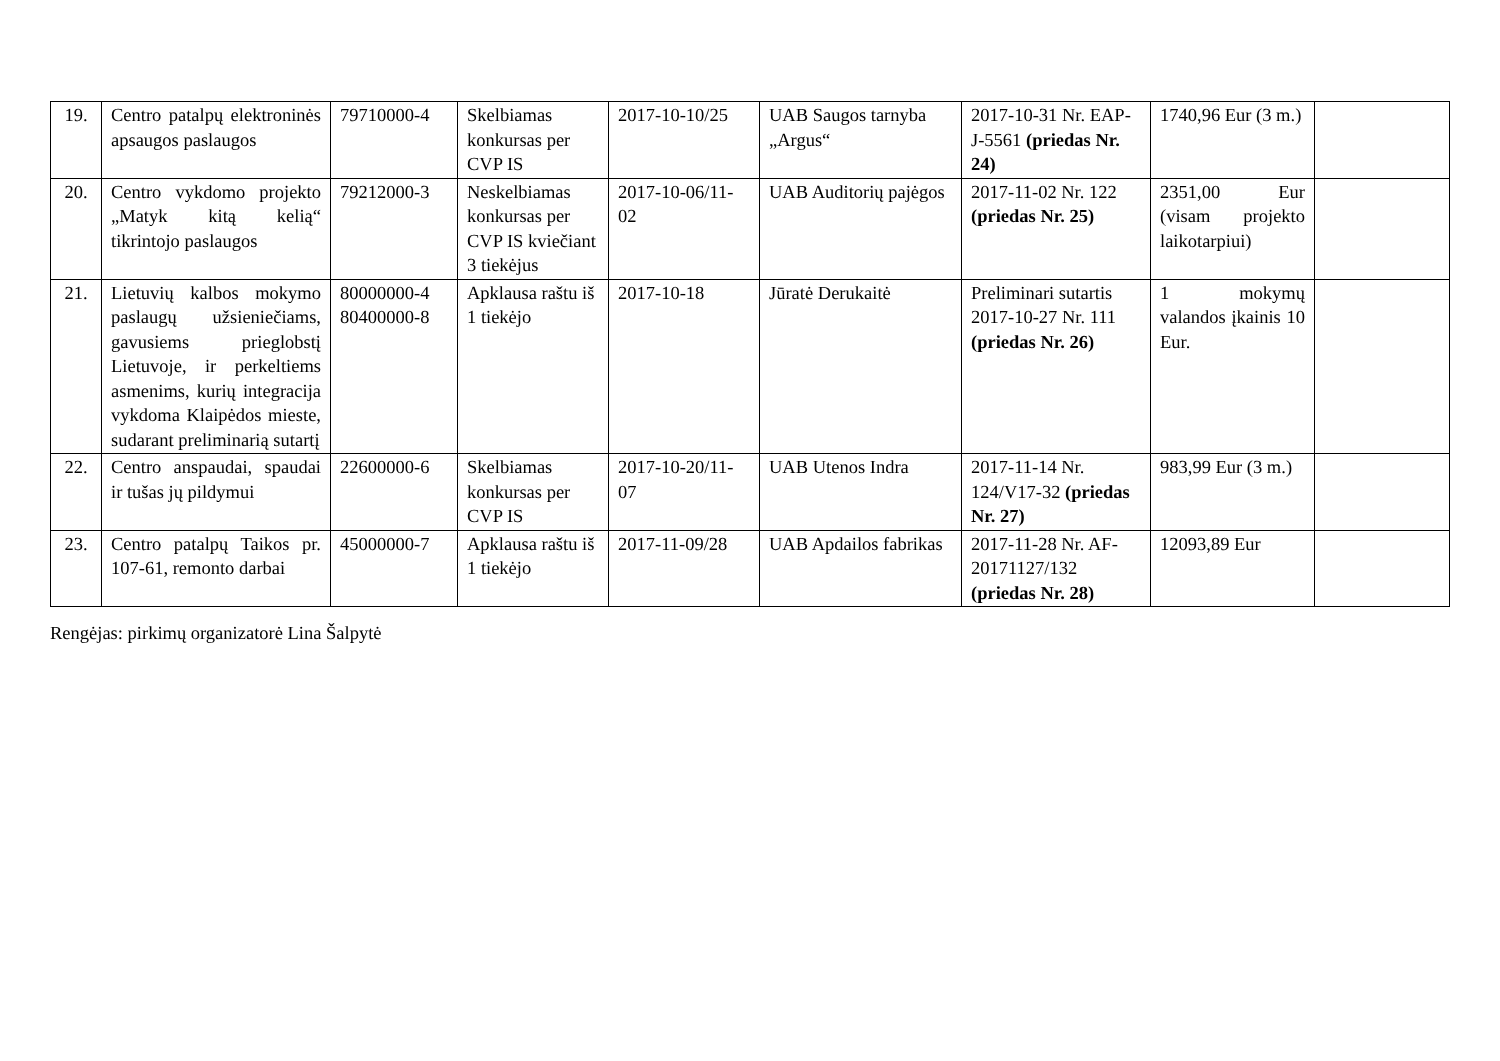| 19. | Centro patalpų elektroninės apsaugos paslaugos | 79710000-4 | Skelbiamas konkursas per CVP IS | 2017-10-10/25 | UAB Saugos tarnyba „Argus“ | 2017-10-31 Nr. EAP-J-5561 (priedas Nr. 24) | 1740,96 Eur (3 m.) | |
| 20. | Centro vykdomo projekto „Matyk kitą kelią“ tikrintojo paslaugos | 79212000-3 | Neskelbiamas konkursas per CVP IS kviečiant 3 tiekėjus | 2017-10-06/11-02 | UAB Auditorių pajėgos | 2017-11-02 Nr. 122 (priedas Nr. 25) | 2351,00 Eur (visam projekto laikotarpiui) | |
| 21. | Lietuvių kalbos mokymo paslaugų užsieniečiams, gavusiems prieglobstį Lietuvoje, ir perkeltiems asmenims, kurių integracija vykdoma Klaipėdos mieste, sudarant preliminarią sutartį | 80000000-4 80400000-8 | Apklausa raštu iš 1 tiekėjo | 2017-10-18 | Jūratė Derukaitė | Preliminari sutartis 2017-10-27 Nr. 111 (priedas Nr. 26) | 1 mokymų valandos įkainis 10 Eur. | |
| 22. | Centro anspaudai, spaudai ir tušas jų pildymui | 22600000-6 | Skelbiamas konkursas per CVP IS | 2017-10-20/11-07 | UAB Utenos Indra | 2017-11-14 Nr. 124/V17-32 (priedas Nr. 27) | 983,99 Eur (3 m.) | |
| 23. | Centro patalpų Taikos pr. 107-61, remonto darbai | 45000000-7 | Apklausa raštu iš 1 tiekėjo | 2017-11-09/28 | UAB Apdailos fabrikas | 2017-11-28 Nr. AF-20171127/132 (priedas Nr. 28) | 12093,89 Eur | |
Rengėjas: pirkimų organizatorė Lina Šalpytė